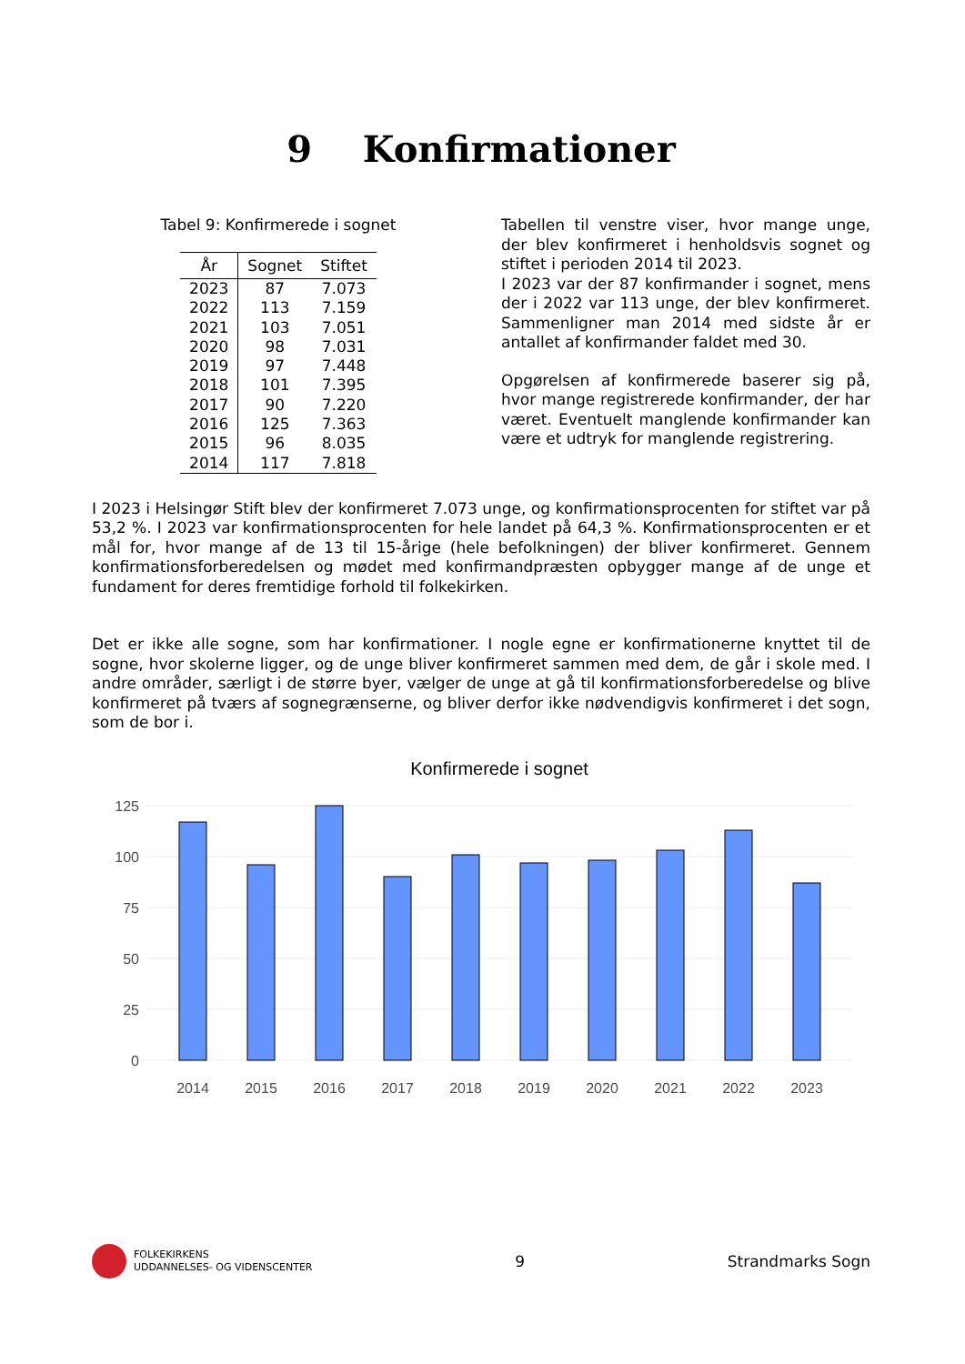9 Konfirmationer
Tabel 9: Konfirmerede i sognet
| År | Sognet | Stiftet |
| --- | --- | --- |
| 2023 | 87 | 7.073 |
| 2022 | 113 | 7.159 |
| 2021 | 103 | 7.051 |
| 2020 | 98 | 7.031 |
| 2019 | 97 | 7.448 |
| 2018 | 101 | 7.395 |
| 2017 | 90 | 7.220 |
| 2016 | 125 | 7.363 |
| 2015 | 96 | 8.035 |
| 2014 | 117 | 7.818 |
Tabellen til venstre viser, hvor mange unge, der blev konfirmeret i henholdsvis sognet og stiftet i perioden 2014 til 2023.
I 2023 var der 87 konfirmander i sognet, mens der i 2022 var 113 unge, der blev konfirmeret. Sammenligner man 2014 med sidste år er antallet af konfirmander faldet med 30.
Opgørelsen af konfirmerede baserer sig på, hvor mange registrerede konfirmander, der har været. Eventuelt manglende konfirmander kan være et udtryk for manglende registrering.
I 2023 i Helsingør Stift blev der konfirmeret 7.073 unge, og konfirmationsprocenten for stiftet var på 53,2 %. I 2023 var konfirmationsprocenten for hele landet på 64,3 %. Konfirmationsprocenten er et mål for, hvor mange af de 13 til 15-årige (hele befolkningen) der bliver konfirmeret. Gennem konfirmationsforberedelsen og mødet med konfirmandpræsten opbygger mange af de unge et fundament for deres fremtidige forhold til folkekirken.
Det er ikke alle sogne, som har konfirmationer. I nogle egne er konfirmationerne knyttet til de sogne, hvor skolerne ligger, og de unge bliver konfirmeret sammen med dem, de går i skole med. I andre områder, særligt i de større byer, vælger de unge at gå til konfirmationsforberedelse og blive konfirmeret på tværs af sognegrænserne, og bliver derfor ikke nødvendigvis konfirmeret i det sogn, som de bor i.
Konfirmerede i sognet
125
100
75
50
25
0
2014
2015
2016
2017
2018
2019
2020
2021
2022
2023
FOLKEKIRKENS
UDDANNELSES- OG VIDENSCENTER
9 Strandmarks Sogn